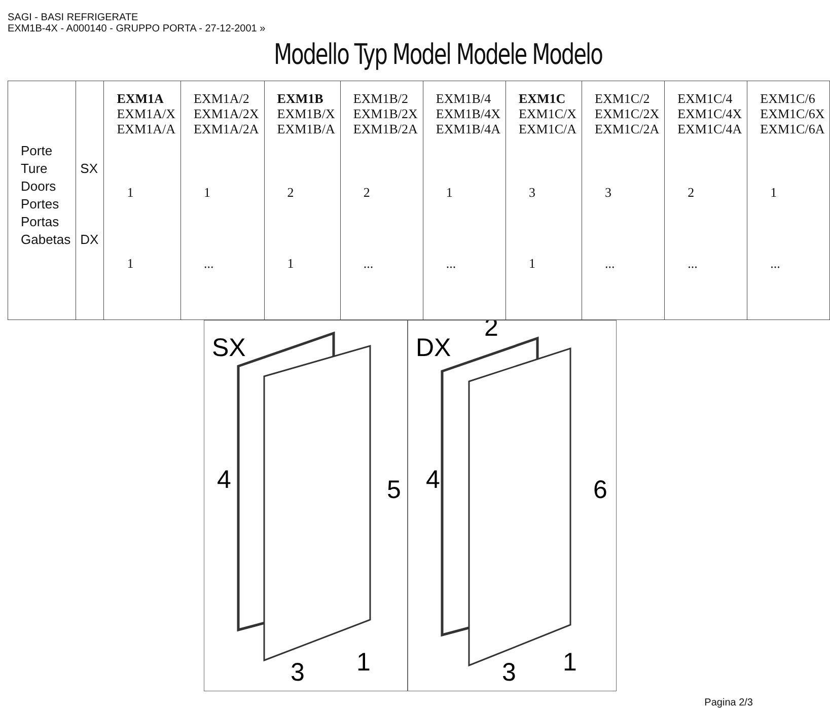SAGI - BASI REFRIGERATE
EXM1B-4X - A000140 - GRUPPO PORTA - 27-12-2001 »
Modello Typ Model Modele Modelo
| Porte Ture Doors Portes Portas Gabetas | SX DX | EXM1A EXM1A/X EXM1A/A 1 1 | EXM1A/2 EXM1A/2X EXM1A/2A 1 ... | EXM1B EXM1B/X EXM1B/A 2 1 | EXM1B/2 EXM1B/2X EXM1B/2A 2 ... | EXM1B/4 EXM1B/4X EXM1B/4A 1 ... | EXM1C EXM1C/X EXM1C/A 3 1 | EXM1C/2 EXM1C/2X EXM1C/2A 3 ... | EXM1C/4 EXM1C/4X EXM1C/4A 2 ... | EXM1C/6 EXM1C/6X EXM1C/6A 1 ... |
SX
4
5
3
1
DX
2
4
6
3
1
Pagina 2/3